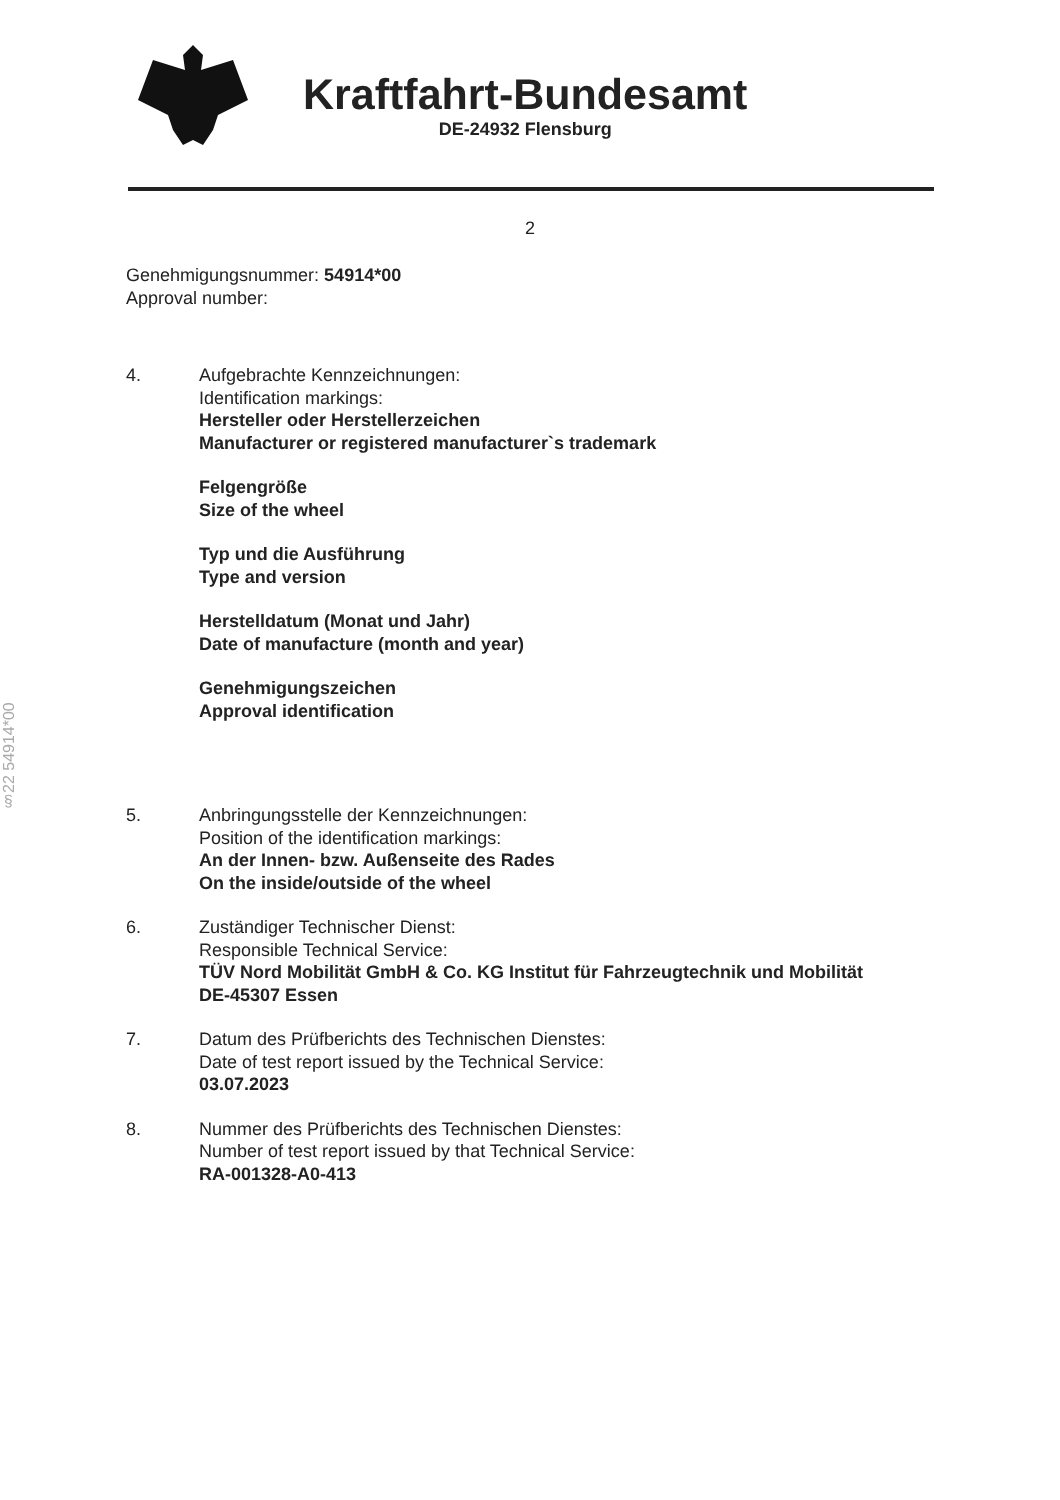Kraftfahrt-Bundesamt
DE-24932 Flensburg
2
§22 54914*00
Genehmigungsnummer: 54914*00
Approval number:
4. Aufgebrachte Kennzeichnungen:
Identification markings:
Hersteller oder Herstellerzeichen
Manufacturer or registered manufacturer`s trademark
Felgengröße
Size of the wheel
Typ und die Ausführung
Type and version
Herstelldatum (Monat und Jahr)
Date of manufacture (month and year)
Genehmigungszeichen
Approval identification
5. Anbringungsstelle der Kennzeichnungen:
Position of the identification markings:
An der Innen- bzw. Außenseite des Rades
On the inside/outside of the wheel
6. Zuständiger Technischer Dienst:
Responsible Technical Service:
TÜV Nord Mobilität GmbH & Co. KG Institut für Fahrzeugtechnik und Mobilität
DE-45307 Essen
7. Datum des Prüfberichts des Technischen Dienstes:
Date of test report issued by the Technical Service:
03.07.2023
8. Nummer des Prüfberichts des Technischen Dienstes:
Number of test report issued by that Technical Service:
RA-001328-A0-413